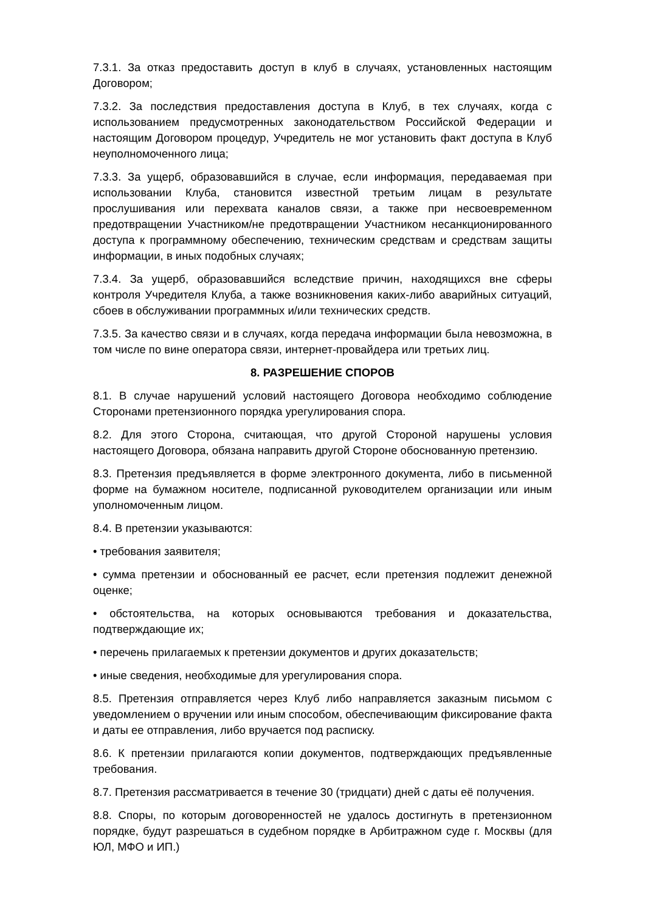7.3.1. За отказ предоставить доступ в клуб в случаях, установленных настоящим Договором;
7.3.2. За последствия предоставления доступа в Клуб, в тех случаях, когда с использованием предусмотренных законодательством Российской Федерации и настоящим Договором процедур, Учредитель не мог установить факт доступа в Клуб неуполномоченного лица;
7.3.3. За ущерб, образовавшийся в случае, если информация, передаваемая при использовании Клуба, становится известной третьим лицам в результате прослушивания или перехвата каналов связи, а также при несвоевременном предотвращении Участником/не предотвращении Участником несанкционированного доступа к программному обеспечению, техническим средствам и средствам защиты информации, в иных подобных случаях;
7.3.4. За ущерб, образовавшийся вследствие причин, находящихся вне сферы контроля Учредителя Клуба, а также возникновения каких-либо аварийных ситуаций, сбоев в обслуживании программных и/или технических средств.
7.3.5. За качество связи и в случаях, когда передача информации была невозможна, в том числе по вине оператора связи, интернет-провайдера или третьих лиц.
8. РАЗРЕШЕНИЕ СПОРОВ
8.1. В случае нарушений условий настоящего Договора необходимо соблюдение Сторонами претензионного порядка урегулирования спора.
8.2. Для этого Сторона, считающая, что другой Стороной нарушены условия настоящего Договора, обязана направить другой Стороне обоснованную претензию.
8.3. Претензия предъявляется в форме электронного документа, либо в письменной форме на бумажном носителе, подписанной руководителем организации или иным уполномоченным лицом.
8.4. В претензии указываются:
• требования заявителя;
• сумма претензии и обоснованный ее расчет, если претензия подлежит денежной оценке;
• обстоятельства, на которых основываются требования и доказательства, подтверждающие их;
• перечень прилагаемых к претензии документов и других доказательств;
• иные сведения, необходимые для урегулирования спора.
8.5. Претензия отправляется через Клуб либо направляется заказным письмом с уведомлением о вручении или иным способом, обеспечивающим фиксирование факта и даты ее отправления, либо вручается под расписку.
8.6. К претензии прилагаются копии документов, подтверждающих предъявленные требования.
8.7. Претензия рассматривается в течение 30 (тридцати) дней с даты её получения.
8.8. Споры, по которым договоренностей не удалось достигнуть в претензионном порядке, будут разрешаться в судебном порядке в Арбитражном суде г. Москвы (для ЮЛ, МФО и ИП.)